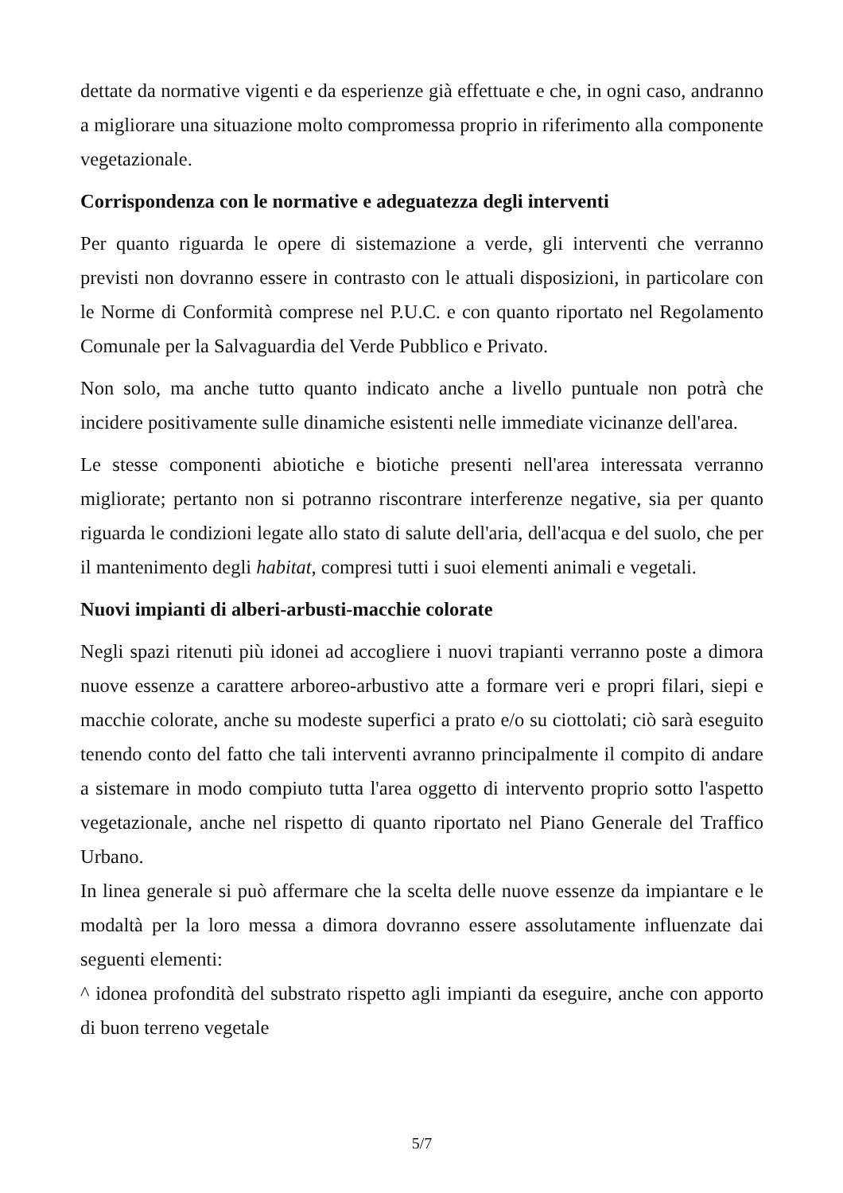dettate da normative vigenti e da esperienze già effettuate e che, in ogni caso, andranno a migliorare una situazione molto compromessa proprio in riferimento alla componente vegetazionale.
Corrispondenza con le normative e adeguatezza degli interventi
Per quanto riguarda le opere di sistemazione a verde, gli interventi che verranno previsti non dovranno essere in contrasto con le attuali disposizioni, in particolare con le Norme di Conformità comprese nel P.U.C. e con quanto riportato nel Regolamento Comunale per la Salvaguardia del Verde Pubblico e Privato.
Non solo, ma anche tutto quanto indicato anche a livello puntuale non potrà che incidere positivamente sulle dinamiche esistenti nelle immediate vicinanze dell'area.
Le stesse componenti abiotiche e biotiche presenti nell'area interessata verranno migliorate; pertanto non si potranno riscontrare interferenze negative, sia per quanto riguarda le condizioni legate allo stato di salute dell'aria, dell'acqua e del suolo, che per il mantenimento degli habitat, compresi tutti i suoi elementi animali e vegetali.
Nuovi impianti di alberi-arbusti-macchie colorate
Negli spazi ritenuti più idonei ad accogliere i nuovi trapianti verranno poste a dimora nuove essenze a carattere arboreo-arbustivo atte a formare veri e propri filari, siepi e macchie colorate, anche su modeste superfici a prato e/o su ciottolati; ciò sarà eseguito tenendo conto del fatto che tali interventi avranno principalmente il compito di andare a sistemare in modo compiuto tutta l'area oggetto di intervento proprio sotto l'aspetto vegetazionale, anche nel rispetto di quanto riportato nel Piano Generale del Traffico Urbano.
In linea generale si può affermare che la scelta delle nuove essenze da impiantare e le modaltà per la loro messa a dimora dovranno essere assolutamente influenzate dai seguenti elementi:
^ idonea profondità del substrato rispetto agli impianti da eseguire, anche con apporto di buon terreno vegetale
5/7